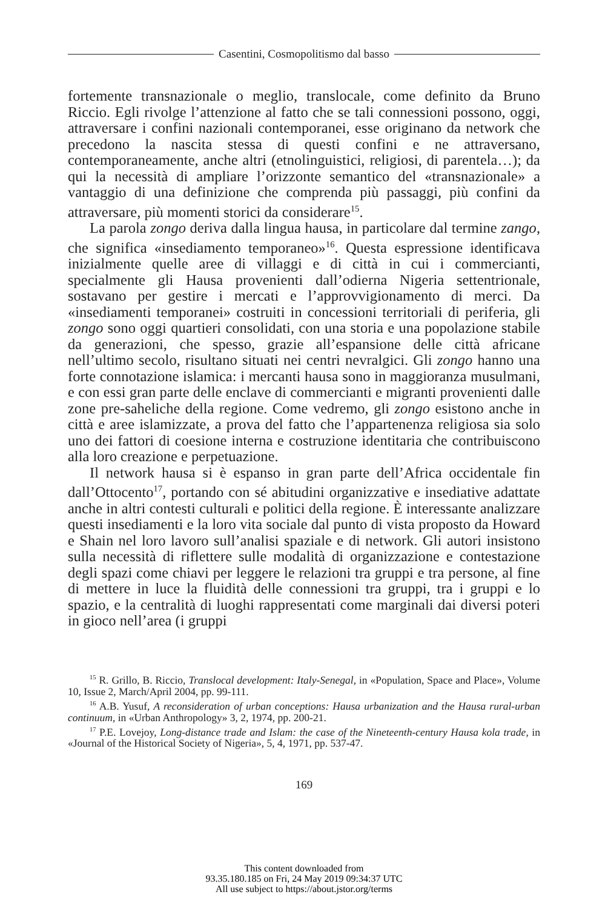Casentini, Cosmopolitismo dal basso
fortemente transnazionale o meglio, translocale, come definito da Bruno Riccio. Egli rivolge l’attenzione al fatto che se tali connessioni possono, oggi, attraversare i confini nazionali contemporanei, esse originano da network che precedono la nascita stessa di questi confini e ne attraversano, contemporaneamente, anche altri (etnolinguistici, religiosi, di parentela…); da qui la necessità di ampliare l’orizzonte semantico del «transnazionale» a vantaggio di una definizione che comprenda più passaggi, più confini da attraversare, più momenti storici da considerare<sup>15</sup>.
La parola zongo deriva dalla lingua hausa, in particolare dal termine zango, che significa «insediamento temporaneo»<sup>16</sup>. Questa espressione identificava inizialmente quelle aree di villaggi e di città in cui i commercianti, specialmente gli Hausa provenienti dall’odierna Nigeria settentrionale, sostavano per gestire i mercati e l’approvvigionamento di merci. Da «insediamenti temporanei» costruiti in concessioni territoriali di periferia, gli zongo sono oggi quartieri consolidati, con una storia e una popolazione stabile da generazioni, che spesso, grazie all’espansione delle città africane nell’ultimo secolo, risultano situati nei centri nevralgici. Gli zongo hanno una forte connotazione islamica: i mercanti hausa sono in maggioranza musulmani, e con essi gran parte delle enclave di commercianti e migranti provenienti dalle zone pre-saheliche della regione. Come vedremo, gli zongo esistono anche in città e aree islamizzate, a prova del fatto che l’appartenenza religiosa sia solo uno dei fattori di coesione interna e costruzione identitaria che contribuiscono alla loro creazione e perpetuazione.
Il network hausa si è espanso in gran parte dell’Africa occidentale fin dall’Ottocento<sup>17</sup>, portando con sé abitudini organizzative e insediative adattate anche in altri contesti culturali e politici della regione. È interessante analizzare questi insediamenti e la loro vita sociale dal punto di vista proposto da Howard e Shain nel loro lavoro sull’analisi spaziale e di network. Gli autori insistono sulla necessità di riflettere sulle modalità di organizzazione e contestazione degli spazi come chiavi per leggere le relazioni tra gruppi e tra persone, al fine di mettere in luce la fluidità delle connessioni tra gruppi, tra i gruppi e lo spazio, e la centralità di luoghi rappresentati come marginali dai diversi poteri in gioco nell’area (i gruppi
<sup>15</sup> R. Grillo, B. Riccio, Translocal development: Italy-Senegal, in «Population, Space and Place», Volume 10, Issue 2, March/April 2004, pp. 99-111.
<sup>16</sup> A.B. Yusuf, A reconsideration of urban conceptions: Hausa urbanization and the Hausa rural-urban continuum, in «Urban Anthropology» 3, 2, 1974, pp. 200-21.
<sup>17</sup> P.E. Lovejoy, Long-distance trade and Islam: the case of the Nineteenth-century Hausa kola trade, in «Journal of the Historical Society of Nigeria», 5, 4, 1971, pp. 537-47.
169
This content downloaded from
93.35.180.185 on Fri, 24 May 2019 09:34:37 UTC
All use subject to https://about.jstor.org/terms